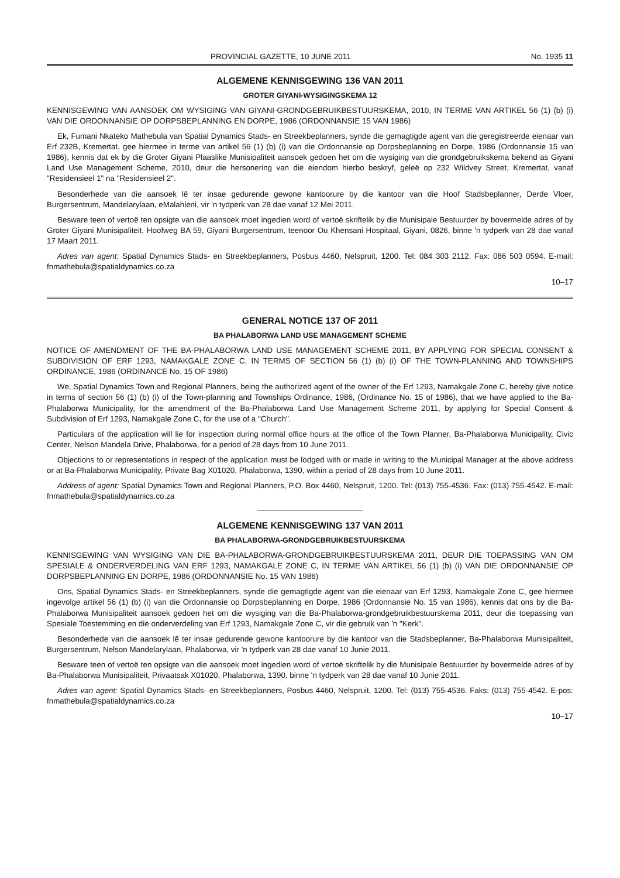PROVINCIAL GAZETTE, 10 JUNE 2011 No. 1935 11
ALGEMENE KENNISGEWING 136 VAN 2011
GROTER GIYANI-WYSIGINGSKEMA 12
KENNISGEWING VAN AANSOEK OM WYSIGING VAN GIYANI-GRONDGEBRUIKBESTUURSKEMA, 2010, IN TERME VAN ARTIKEL 56 (1) (b) (i) VAN DIE ORDONNANSIE OP DORPSBEPLANNING EN DORPE, 1986 (ORDONNANSIE 15 VAN 1986)
Ek, Fumani Nkateko Mathebula van Spatial Dynamics Stads- en Streekbeplanners, synde die gemagtigde agent van die geregistreerde eienaar van Erf 232B, Kremertat, gee hiermee in terme van artikel 56 (1) (b) (i) van die Ordonnansie op Dorpsbeplanning en Dorpe, 1986 (Ordonnansie 15 van 1986), kennis dat ek by die Groter Giyani Plaaslike Munisipaliteit aansoek gedoen het om die wysiging van die grondgebruikskema bekend as Giyani Land Use Management Scheme, 2010, deur die hersonering van die eiendom hierbo beskryf, geleë op 232 Wildvey Street, Kremertat, vanaf "Residensieel 1" na "Residensieel 2".
Besonderhede van die aansoek lê ter insae gedurende gewone kantoorure by die kantoor van die Hoof Stadsbeplanner, Derde Vloer, Burgersentrum, Mandelarylaan, eMalahleni, vir 'n tydperk van 28 dae vanaf 12 Mei 2011.
Besware teen of vertoë ten opsigte van die aansoek moet ingedien word of vertoë skriftelik by die Munisipale Bestuurder by bovermelde adres of by Groter Giyani Munisipaliteit, Hoofweg BA 59, Giyani Burgersentrum, teenoor Ou Khensani Hospitaal, Giyani, 0826, binne 'n tydperk van 28 dae vanaf 17 Maart 2011.
Adres van agent: Spatial Dynamics Stads- en Streekbeplanners, Posbus 4460, Nelspruit, 1200. Tel: 084 303 2112. Fax: 086 503 0594. E-mail: fnmathebula@spatialdynamics.co.za
10–17
GENERAL NOTICE 137 OF 2011
BA PHALABORWA LAND USE MANAGEMENT SCHEME
NOTICE OF AMENDMENT OF THE BA-PHALABORWA LAND USE MANAGEMENT SCHEME 2011, BY APPLYING FOR SPECIAL CONSENT & SUBDIVISION OF ERF 1293, NAMAKGALE ZONE C, IN TERMS OF SECTION 56 (1) (b) (i) OF THE TOWN-PLANNING AND TOWNSHIPS ORDINANCE, 1986 (ORDINANCE No. 15 OF 1986)
We, Spatial Dynamics Town and Regional Planners, being the authorized agent of the owner of the Erf 1293, Namakgale Zone C, hereby give notice in terms of section 56 (1) (b) (i) of the Town-planning and Townships Ordinance, 1986, (Ordinance No. 15 of 1986), that we have applied to the Ba-Phalaborwa Municipality, for the amendment of the Ba-Phalaborwa Land Use Management Scheme 2011, by applying for Special Consent & Subdivision of Erf 1293, Namakgale Zone C, for the use of a "Church".
Particulars of the application will lie for inspection during normal office hours at the office of the Town Planner, Ba-Phalaborwa Municipality, Civic Center, Nelson Mandela Drive, Phalaborwa, for a period of 28 days from 10 June 2011.
Objections to or representations in respect of the application must be lodged with or made in writing to the Municipal Manager at the above address or at Ba-Phalaborwa Municipality, Private Bag X01020, Phalaborwa, 1390, within a period of 28 days from 10 June 2011.
Address of agent: Spatial Dynamics Town and Regional Planners, P.O. Box 4460, Nelspruit, 1200. Tel: (013) 755-4536. Fax: (013) 755-4542. E-mail: fnmathebula@spatialdynamics.co.za
ALGEMENE KENNISGEWING 137 VAN 2011
BA PHALABORWA-GRONDGEBRUIKBESTUURSKEMA
KENNISGEWING VAN WYSIGING VAN DIE BA-PHALABORWA-GRONDGEBRUIKBESTUURSKEMA 2011, DEUR DIE TOEPASSING VAN OM SPESIALE & ONDERVERDELING VAN ERF 1293, NAMAKGALE ZONE C, IN TERME VAN ARTIKEL 56 (1) (b) (i) VAN DIE ORDONNANSIE OP DORPSBEPLANNING EN DORPE, 1986 (ORDONNANSIE No. 15 VAN 1986)
Ons, Spatial Dynamics Stads- en Streekbeplanners, synde die gemagtigde agent van die eienaar van Erf 1293, Namakgale Zone C, gee hiermee ingevolge artikel 56 (1) (b) (i) van die Ordonnansie op Dorpsbeplanning en Dorpe, 1986 (Ordonnansie No. 15 van 1986), kennis dat ons by die Ba-Phalaborwa Munisipaliteit aansoek gedoen het om die wysiging van die Ba-Phalaborwa-grondgebruikbestuurskema 2011, deur die toepassing van Spesiale Toestemming en die onderverdeling van Erf 1293, Namakgale Zone C, vir die gebruik van 'n "Kerk".
Besonderhede van die aansoek lê ter insae gedurende gewone kantoorure by die kantoor van die Stadsbeplanner, Ba-Phalaborwa Munisipaliteit, Burgersentrum, Nelson Mandelarylaan, Phalaborwa, vir 'n tydperk van 28 dae vanaf 10 Junie 2011.
Besware teen of vertoë ten opsigte van die aansoek moet ingedien word of vertoë skriftelik by die Munisipale Bestuurder by bovermelde adres of by Ba-Phalaborwa Munisipaliteit, Privaatsak X01020, Phalaborwa, 1390, binne 'n tydperk van 28 dae vanaf 10 Junie 2011.
Adres van agent: Spatial Dynamics Stads- en Streekbeplanners, Posbus 4460, Nelspruit, 1200. Tel: (013) 755-4536. Faks: (013) 755-4542. E-pos: fnmathebula@spatialdynamics.co.za
10–17